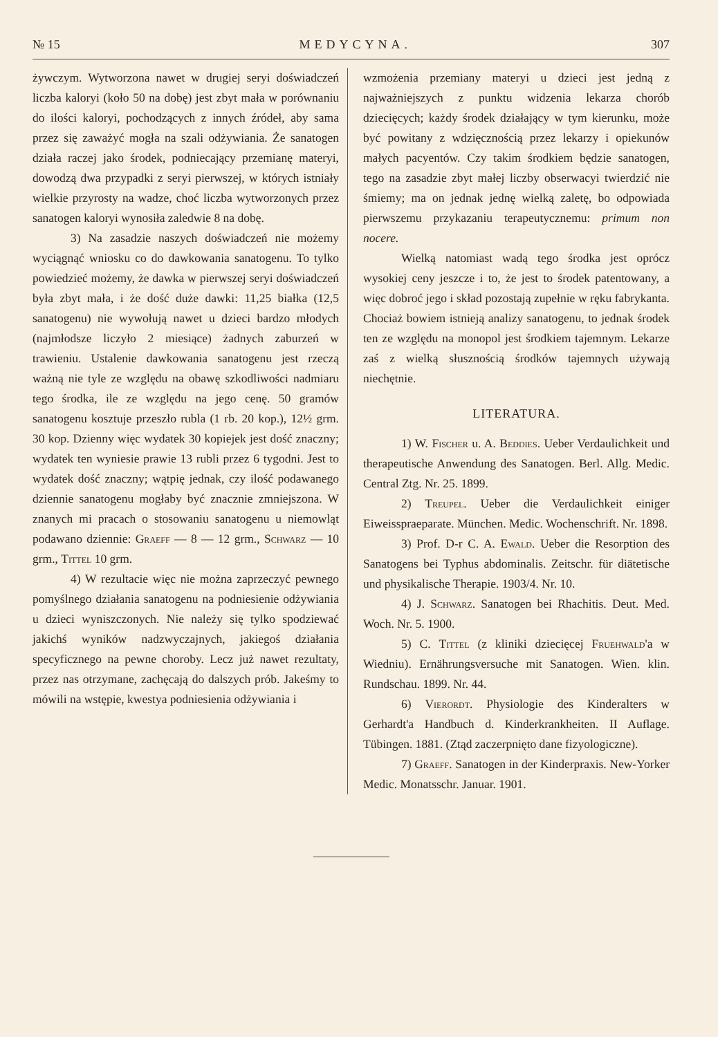№ 15 MEDYCYNA. 307
żywczym. Wytworzona nawet w drugiej seryi doświadczeń liczba kaloryi (koło 50 na dobę) jest zbyt mała w porównaniu do ilości kaloryi, pochodzących z innych źródeł, aby sama przez się zaważyć mogła na szali odżywiania. Że sanatogen działa raczej jako środek, podniecający przemianę materyi, dowodzą dwa przypadki z seryi pierwszej, w których istniały wielkie przyrosty na wadze, choć liczba wytworzonych przez sanatogen kaloryi wynosiła zaledwie 8 na dobę.
3) Na zasadzie naszych doświadczeń nie możemy wyciągnąć wniosku co do dawkowania sanatogenu. To tylko powiedzieć możemy, że dawka w pierwszej seryi doświadczeń była zbyt mała, i że dość duże dawki: 11,25 białka (12,5 sanatogenu) nie wywołują nawet u dzieci bardzo młodych (najmłodsze liczyło 2 miesiące) żadnych zaburzeń w trawieniu. Ustalenie dawkowania sanatogenu jest rzeczą ważną nie tyle ze względu na obawę szkodliwości nadmiaru tego środka, ile ze względu na jego cenę. 50 gramów sanatogenu kosztuje przeszło rubla (1 rb. 20 kop.), 12½ grm. 30 kop. Dzienny więc wydatek 30 kopiejek jest dość znaczny; wydatek ten wyniesie prawie 13 rubli przez 6 tygodni. Jest to wydatek dość znaczny; wątpię jednak, czy ilość podawanego dziennie sanatogenu mogłaby być znacznie zmniejszona. W znanych mi pracach o stosowaniu sanatogenu u niemowląt podawano dziennie: Graeff — 8 — 12 grm., Schwarz — 10 grm., Tittel 10 grm.
4) W rezultacie więc nie można zaprzeczyć pewnego pomyślnego działania sanatogenu na podniesienie odżywiania u dzieci wyniszczonych. Nie należy się tylko spodziewać jakichś wyników nadzwyczajnych, jakiegoś działania specyficznego na pewne choroby. Lecz już nawet rezultaty, przez nas otrzymane, zachęcają do dalszych prób. Jakeśmy to mówili na wstępie, kwestya podniesienia odżywiania i
wzmożenia przemiany materyi u dzieci jest jedną z najważniejszych z punktu widzenia lekarza chorób dziecięcych; każdy środek działający w tym kierunku, może być powitany z wdzięcznością przez lekarzy i opiekunów małych pacyentów. Czy takim środkiem będzie sanatogen, tego na zasadzie zbyt małej liczby obserwacyi twierdzić nie śmiemy; ma on jednak jednę wielką zaletę, bo odpowiada pierwszemu przykazaniu terapeutycznemu: primum non nocere.
Wielką natomiast wadą tego środka jest oprócz wysokiej ceny jeszcze i to, że jest to środek patentowany, a więc dobroć jego i skład pozostają zupełnie w ręku fabrykanta. Chociaż bowiem istnieją analizy sanatogenu, to jednak środek ten ze względu na monopol jest środkiem tajemnym. Lekarze zaś z wielką słusznością środków tajemnych używają niechętnie.
LITERATURA.
1) W. Fischer u. A. Beddies. Ueber Verdaulichkeit und therapeutische Anwendung des Sanatogen. Berl. Allg. Medic. Central Ztg. Nr. 25. 1899.
2) Treupel. Ueber die Verdaulichkeit einiger Eiweisspraeparate. München. Medic. Wochenschrift. Nr. 1898.
3) Prof. D-r C. A. Ewald. Ueber die Resorption des Sanatogens bei Typhus abdominalis. Zeitschr. für diätetische und physikalische Therapie. 1903/4. Nr. 10.
4) J. Schwarz. Sanatogen bei Rhachitis. Deut. Med. Woch. Nr. 5. 1900.
5) C. Tittel (z kliniki dziecięcej Fruehwald'a w Wiedniu). Ernährungsversuche mit Sanatogen. Wien. klin. Rundschau. 1899. Nr. 44.
6) Vierordt. Physiologie des Kinderalters w Gerhardt'a Handbuch d. Kinderkrankheiten. II Auflage. Tübingen. 1881. (Ztąd zaczerpnięto dane fizyologiczne).
7) Graeff. Sanatogen in der Kinderpraxis. New-Yorker Medic. Monatsschr. Januar. 1901.